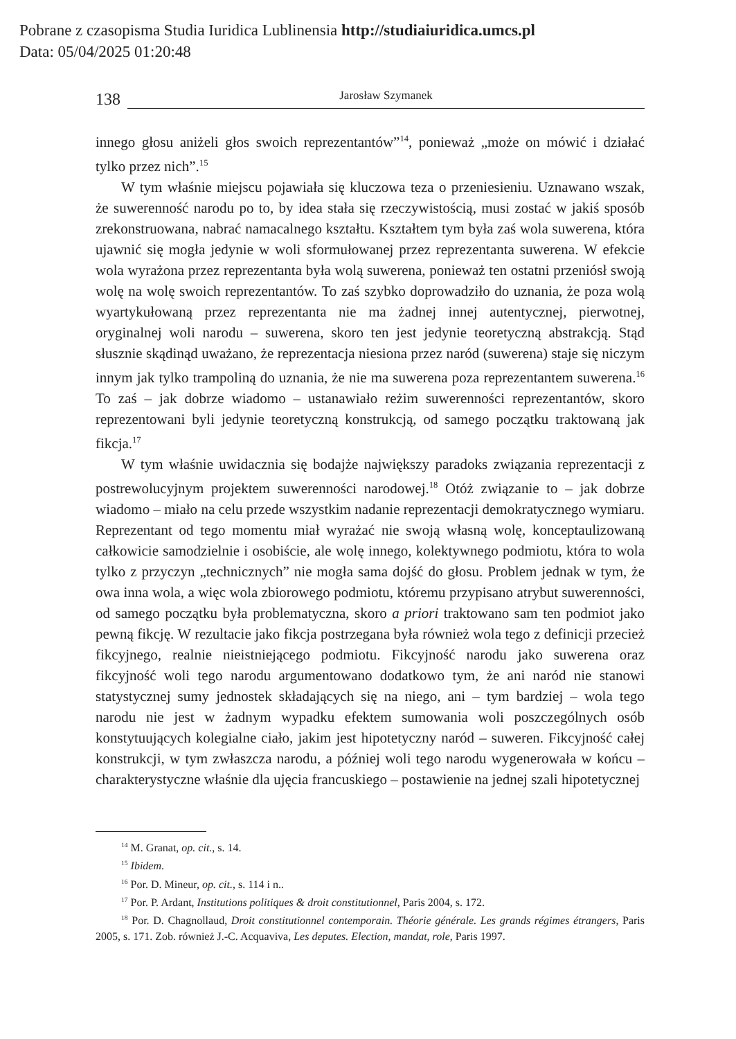Pobrane z czasopisma Studia Iuridica Lublinensia http://studiaiuridica.umcs.pl
Data: 05/04/2025 01:20:48
138 Jarosław Szymanek
innego głosu aniżeli głos swoich reprezentantów”<sup>14</sup>, ponieważ „może on mówić i działać tylko przez nich”.<sup>15</sup>
W tym właśnie miejscu pojawiała się kluczowa teza o przeniesieniu. Uznawano wszak, że suwerenność narodu po to, by idea stała się rzeczywistością, musi zostać w jakiś sposób zrekonstruowana, nabrać namacalnego kształtu. Kształtem tym była zaś wola suwerena, która ujawnić się mogła jedynie w woli sformułowanej przez reprezentanta suwerena. W efekcie wola wyrażona przez reprezentanta była wolą suwerena, ponieważ ten ostatni przeniósł swoją wolę na wolę swoich reprezentantów. To zaś szybko doprowadziło do uznania, że poza wolą wyartykułowaną przez reprezentanta nie ma żadnej innej autentycznej, pierwotnej, oryginalnej woli narodu – suwerena, skoro ten jest jedynie teoretyczną abstrakcją. Stąd słusznie skądinąd uważano, że reprezentacja niesiona przez naród (suwerena) staje się niczym innym jak tylko trampoliną do uznania, że nie ma suwerena poza reprezentantem suwerena.<sup>16</sup> To zaś – jak dobrze wiadomo – ustanawiało reżim suwerenności reprezentantów, skoro reprezentowani byli jedynie teoretyczną konstrukcją, od samego początku traktowaną jak fikcja.<sup>17</sup>
W tym właśnie uwidacznia się bodajże największy paradoks związania reprezentacji z postrewolucyjnym projektem suwerenności narodowej.<sup>18</sup> Otóż związanie to – jak dobrze wiadomo – miało na celu przede wszystkim nadanie reprezentacji demokratycznego wymiaru. Reprezentant od tego momentu miał wyrażać nie swoją własną wolę, konceptaulizowaną całkowicie samodzielnie i osobiście, ale wolę innego, kolektywnego podmiotu, która to wola tylko z przyczyn „technicznych” nie mogła sama dojść do głosu. Problem jednak w tym, że owa inna wola, a więc wola zbiorowego podmiotu, któremu przypisano atrybut suwerenności, od samego początku była problematyczna, skoro a priori traktowano sam ten podmiot jako pewną fikcję. W rezultacie jako fikcja postrzegana była również wola tego z definicji przecież fikcyjnego, realnie nieistniejącego podmiotu. Fikcyjność narodu jako suwerena oraz fikcyjność woli tego narodu argumentowano dodatkowo tym, że ani naród nie stanowi statystycznej sumy jednostek składających się na niego, ani – tym bardziej – wola tego narodu nie jest w żadnym wypadku efektem sumowania woli poszczególnych osób konstytuujących kolegialne ciało, jakim jest hipotetyczny naród – suweren. Fikcyjność całej konstrukcji, w tym zwłaszcza narodu, a później woli tego narodu wygenerowała w końcu – charakterystyczne właśnie dla ujęcia francuskiego – postawienie na jednej szali hipotetycznej
<sup>14</sup> M. Granat, op. cit., s. 14.
<sup>15</sup> Ibidem.
<sup>16</sup> Por. D. Mineur, op. cit., s. 114 i n..
<sup>17</sup> Por. P. Ardant, Institutions politiques & droit constitutionnel, Paris 2004, s. 172.
<sup>18</sup> Por. D. Chagnollaud, Droit constitutionnel contemporain. Théorie générale. Les grands régimes étrangers, Paris 2005, s. 171. Zob. również J.-C. Acquaviva, Les deputes. Election, mandat, role, Paris 1997.